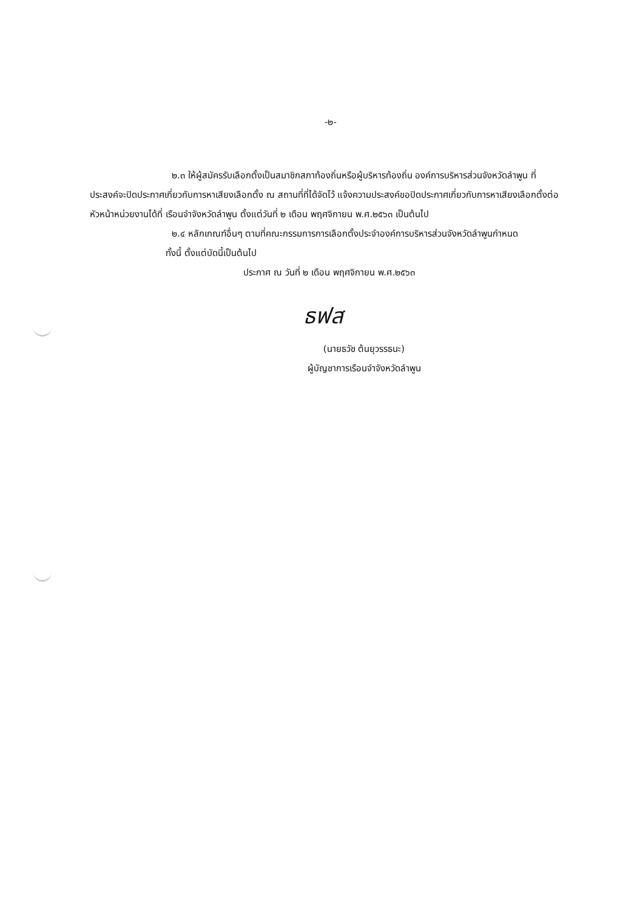-๒-
๒.๓ ให้ผู้สมัครรับเลือกตั้งเป็นสมาชิกสภาท้องถิ่นหรือผู้บริหารท้องถิ่น องค์การบริหารส่วนจังหวัดลำพูน ที่ประสงค์จะปิดประกาศเกี่ยวกับการหาเสียงเลือกตั้ง ณ สถานที่ที่ได้จัดไว้ แจ้งความประสงค์ขอปิดประกาศเกี่ยวกับการหาเสียงเลือกตั้งต่อหัวหน้าหน่วยงานได้ที่ เรือนจำจังหวัดลำพูน ตั้งแต่วันที่ ๒ เดือน พฤศจิกายน พ.ศ.๒๕๖๓ เป็นต้นไป
๒.๔ หลักเกณฑ์อื่นๆ ตามที่คณะกรรมการการเลือกตั้งประจำองค์การบริหารส่วนจังหวัดลำพูนกำหนด
ทั้งนี้ ตั้งแต่บัดนี้เป็นต้นไป
ประกาศ ณ วันที่ ๒ เดือน พฤศจิกายน พ.ศ.๒๕๖๓
ธฟส
(นายธวัช ต้นยุวรรธนะ)
ผู้บัญชาการเรือนจำจังหวัดลำพูน